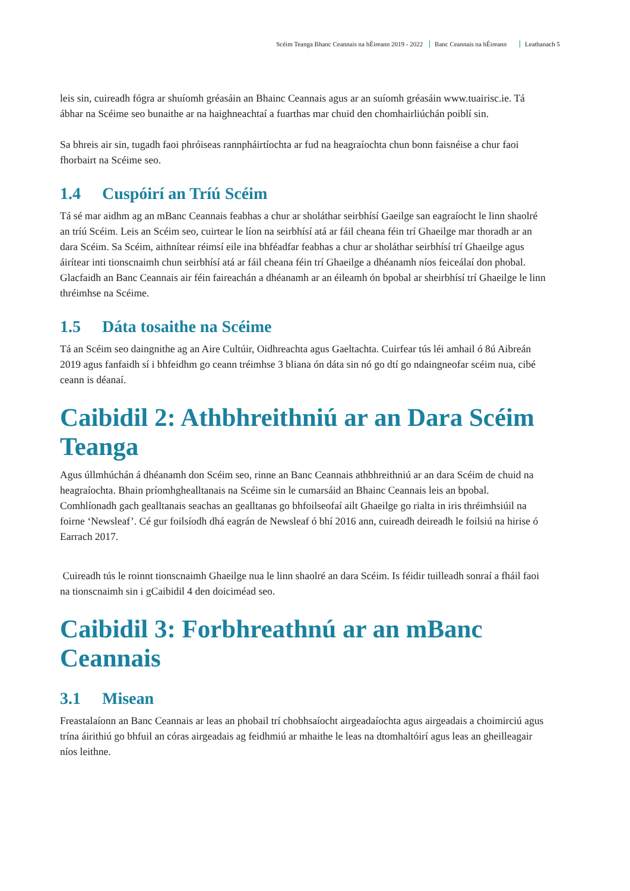Scéim Teanga Bhanc Ceannais na hÉireann 2019 - 2022 Banc Ceannais na hÉireann Leathanach 5
leis sin, cuireadh fógra ar shuíomh gréasáin an Bhainc Ceannais agus ar an suíomh gréasáin www.tuairisc.ie. Tá ábhar na Scéime seo bunaithe ar na haighneachtaí a fuarthas mar chuid den chomhairliúchán poiblí sin.
Sa bhreis air sin, tugadh faoi phróiseas rannpháirtíochta ar fud na heagraíochta chun bonn faisnéise a chur faoi fhorbairt na Scéime seo.
1.4 Cuspóirí an Tríú Scéim
Tá sé mar aidhm ag an mBanc Ceannais feabhas a chur ar sholáthar seirbhísí Gaeilge san eagraíocht le linn shaolré an tríú Scéim. Leis an Scéim seo, cuirtear le líon na seirbhísí atá ar fáil cheana féin trí Ghaeilge mar thoradh ar an dara Scéim. Sa Scéim, aithnítear réimsí eile ina bhféadfar feabhas a chur ar sholáthar seirbhísí trí Ghaeilge agus áirítear inti tionscnaimh chun seirbhísí atá ar fáil cheana féin trí Ghaeilge a dhéanamh níos feiceálaí don phobal. Glacfaidh an Banc Ceannais air féin faireachán a dhéanamh ar an éileamh ón bpobal ar sheirbhísí trí Ghaeilge le linn thréimhse na Scéime.
1.5 Dáta tosaithe na Scéime
Tá an Scéim seo daingnithe ag an Aire Cultúir, Oidhreachta agus Gaeltachta. Cuirfear tús léi amhail ó 8ú Aibreán 2019 agus fanfaidh sí i bhfeidhm go ceann tréimhse 3 bliana ón dáta sin nó go dtí go ndaingneofar scéim nua, cibé ceann is déanaí.
Caibidil 2: Athbhreithniú ar an Dara Scéim Teanga
Agus úllmhúchán á dhéanamh don Scéim seo, rinne an Banc Ceannais athbhreithniú ar an dara Scéim de chuid na heagraíochta. Bhain príomhghealltanais na Scéime sin le cumarsáid an Bhainc Ceannais leis an bpobal. Comhlíonadh gach gealltanais seachas an gealltanas go bhfoilseofaí ailt Ghaeilge go rialta in iris thréimhsiúil na foirne ‘Newsleaf’. Cé gur foilsíodh dhá eagrán de Newsleaf ó bhí 2016 ann, cuireadh deireadh le foilsiú na hirise ó Earrach 2017.
Cuireadh tús le roinnt tionscnaimh Ghaeilge nua le linn shaolré an dara Scéim. Is féidir tuilleadh sonraí a fháil faoi na tionscnaimh sin i gCaibidil 4 den doiciméad seo.
Caibidil 3: Forbhreathnú ar an mBanc Ceannais
3.1 Misean
Freastalaíonn an Banc Ceannais ar leas an phobail trí chobhsaíocht airgeadaíochta agus airgeadais a choimirciú agus trína áirithiú go bhfuil an córas airgeadais ag feidhmiú ar mhaithe le leas na dtomhaltóirí agus leas an gheilleagair níos leithne.